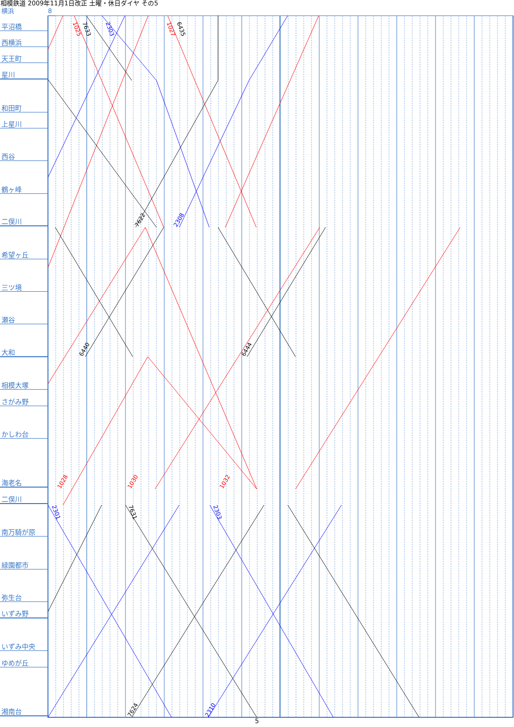相模鉄道 2009年11月1日改正 土曜・休日ダイヤ その5
横浜 8
1025
7633
2303
1027
6435
7622
2308
6440
6444
1028
1030
1032
2301
7631
2303
7624
2310
平沼橋
西横浜
天王町
星川
和田町
上星川
西谷
鶴ヶ峰
二俣川
希望ヶ丘
三ツ境
瀬谷
大和
相模大塚
さがみ野
かしわ台
海老名
二俣川
南万騎が原
緑園都市
弥生台
いずみ野
いずみ中央
ゆめが丘
湘南台
5